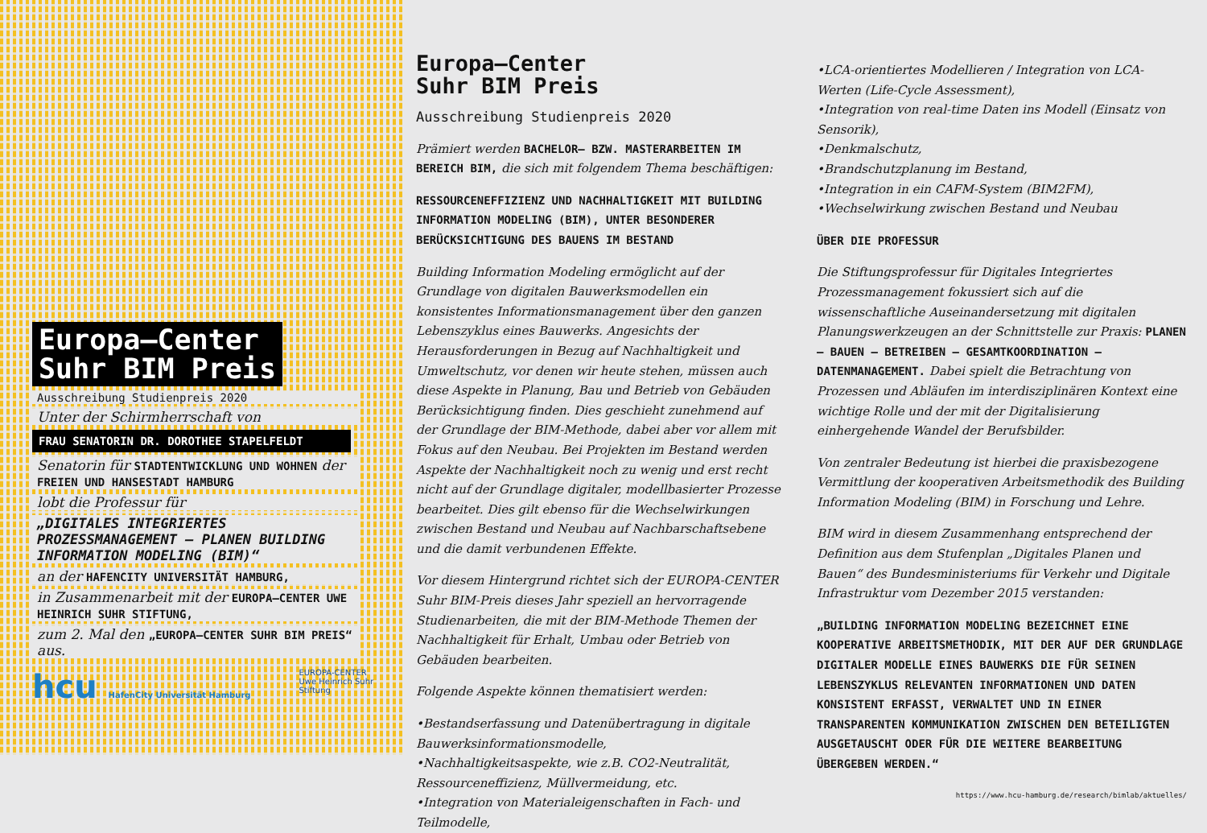Europa–Center
Suhr BIM Preis
Ausschreibung Studienpreis 2020
Unter der Schirmherrschaft von
FRAU SENATORIN DR. DOROTHEE STAPELFELDT
Senatorin für STADTENTWICKLUNG UND WOHNEN der FREIEN UND HANSESTADT HAMBURG
lobt die Professur für
„DIGITALES INTEGRIERTES PROZESSMANAGEMENT — PLANEN BUILDING INFORMATION MODELING (BIM)“
an der HAFENCITY UNIVERSITÄT HAMBURG,
in Zusammenarbeit mit der EUROPA–CENTER UWE HEINRICH SUHR STIFTUNG,
zum 2. Mal den „EUROPA–CENTER SUHR BIM PREIS“ aus.
hcu HafenCity Universität Hamburg
EUROPA-CENTER
Uwe Heinrich Suhr
Stiftung
Europa–Center
Suhr BIM Preis
Ausschreibung Studienpreis 2020
Prämiert werden BACHELOR– BZW. MASTERARBEITEN IM BEREICH BIM, die sich mit folgendem Thema beschäftigen:
RESSOURCENEFFIZIENZ UND NACHHALTIGKEIT MIT BUILDING INFORMATION MODELING (BIM), UNTER BESONDERER BERÜCKSICHTIGUNG DES BAUENS IM BESTAND
Building Information Modeling ermöglicht auf der Grundlage von digitalen Bauwerksmodellen ein konsistentes Informationsmanagement über den ganzen Lebenszyklus eines Bauwerks. Angesichts der Herausforderungen in Bezug auf Nachhaltigkeit und Umweltschutz, vor denen wir heute stehen, müssen auch diese Aspekte in Planung, Bau und Betrieb von Gebäuden Berücksichtigung finden. Dies geschieht zunehmend auf der Grundlage der BIM-Methode, dabei aber vor allem mit Fokus auf den Neubau. Bei Projekten im Bestand werden Aspekte der Nachhaltigkeit noch zu wenig und erst recht nicht auf der Grundlage digitaler, modellbasierter Prozesse bearbeitet. Dies gilt ebenso für die Wechselwirkungen zwischen Bestand und Neubau auf Nachbarschaftsebene und die damit verbundenen Effekte.
Vor diesem Hintergrund richtet sich der EUROPA-CENTER Suhr BIM-Preis dieses Jahr speziell an hervorragende Studienarbeiten, die mit der BIM-Methode Themen der Nachhaltigkeit für Erhalt, Umbau oder Betrieb von Gebäuden bearbeiten.
Folgende Aspekte können thematisiert werden:
•Bestandserfassung und Datenübertragung in digitale Bauwerksinformationsmodelle,
•Nachhaltigkeitsaspekte, wie z.B. CO2-Neutralität, Ressourceneffizienz, Müllvermeidung, etc.
•Integration von Materialeigenschaften in Fach- und Teilmodelle,
•LCA-orientiertes Modellieren / Integration von LCA-Werten (Life-Cycle Assessment),
•Integration von real-time Daten ins Modell (Einsatz von Sensorik),
•Denkmalschutz,
•Brandschutzplanung im Bestand,
•Integration in ein CAFM-System (BIM2FM),
•Wechselwirkung zwischen Bestand und Neubau
ÜBER DIE PROFESSUR
Die Stiftungsprofessur für Digitales Integriertes Prozessmanagement fokussiert sich auf die wissenschaftliche Auseinandersetzung mit digitalen Planungswerkzeugen an der Schnittstelle zur Praxis: PLANEN — BAUEN — BETREIBEN — GESAMTKOORDINATION — DATENMANAGEMENT. Dabei spielt die Betrachtung von Prozessen und Abläufen im interdisziplinären Kontext eine wichtige Rolle und der mit der Digitalisierung einhergehende Wandel der Berufsbilder.
Von zentraler Bedeutung ist hierbei die praxisbezogene Vermittlung der kooperativen Arbeitsmethodik des Building Information Modeling (BIM) in Forschung und Lehre.
BIM wird in diesem Zusammenhang entsprechend der Definition aus dem Stufenplan „Digitales Planen und Bauen“ des Bundesministeriums für Verkehr und Digitale Infrastruktur vom Dezember 2015 verstanden:
„BUILDING INFORMATION MODELING BEZEICHNET EINE KOOPERATIVE ARBEITSMETHODIK, MIT DER AUF DER GRUNDLAGE DIGITALER MODELLE EINES BAUWERKS DIE FÜR SEINEN LEBENSZYKLUS RELEVANTEN INFORMATIONEN UND DATEN KONSISTENT ERFASST, VERWALTET UND IN EINER TRANSPARENTEN KOMMUNIKATION ZWISCHEN DEN BETEILIGTEN AUSGETAUSCHT ODER FÜR DIE WEITERE BEARBEITUNG ÜBERGEBEN WERDEN.“
https://www.hcu-hamburg.de/research/bimlab/aktuelles/